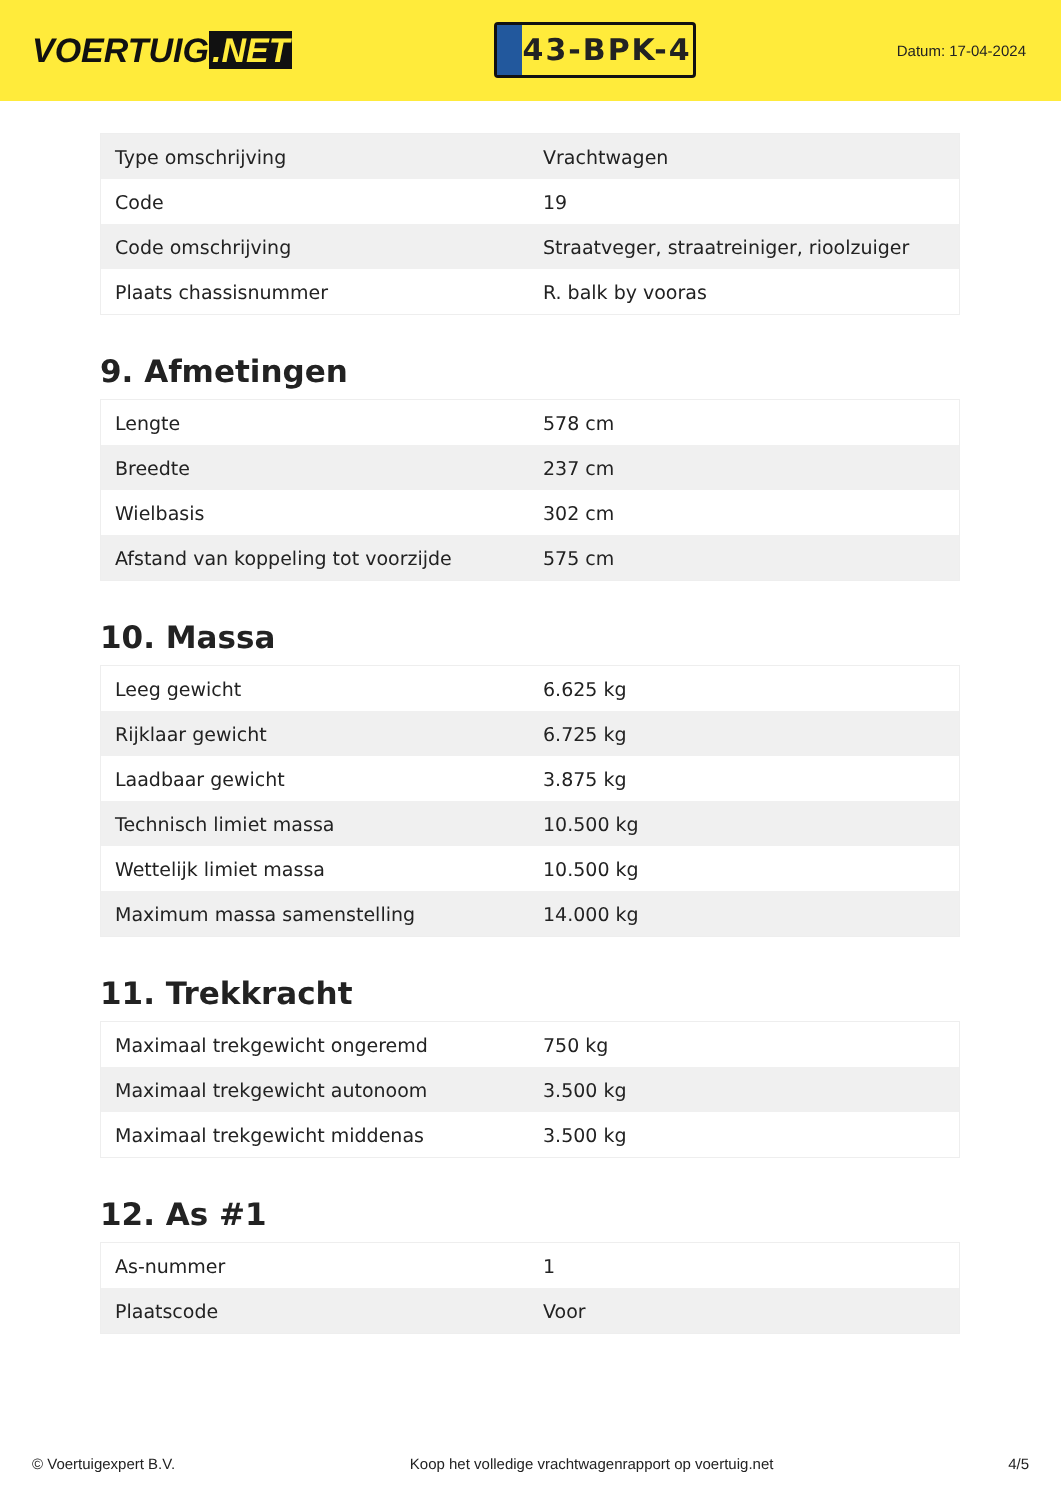VOERTUIG.NET
43-BPK-4
Datum: 17-04-2024
| Type omschrijving | Vrachtwagen |
| Code | 19 |
| Code omschrijving | Straatveger, straatreiniger, rioolzuiger |
| Plaats chassisnummer | R. balk by vooras |
9. Afmetingen
| Lengte | 578 cm |
| Breedte | 237 cm |
| Wielbasis | 302 cm |
| Afstand van koppeling tot voorzijde | 575 cm |
10. Massa
| Leeg gewicht | 6.625 kg |
| Rijklaar gewicht | 6.725 kg |
| Laadbaar gewicht | 3.875 kg |
| Technisch limiet massa | 10.500 kg |
| Wettelijk limiet massa | 10.500 kg |
| Maximum massa samenstelling | 14.000 kg |
11. Trekkracht
| Maximaal trekgewicht ongeremd | 750 kg |
| Maximaal trekgewicht autonoom | 3.500 kg |
| Maximaal trekgewicht middenas | 3.500 kg |
12. As #1
| As-nummer | 1 |
| Plaatscode | Voor |
© Voertuigexpert B.V. Koop het volledige vrachtwagenrapport op voertuig.net 4/5